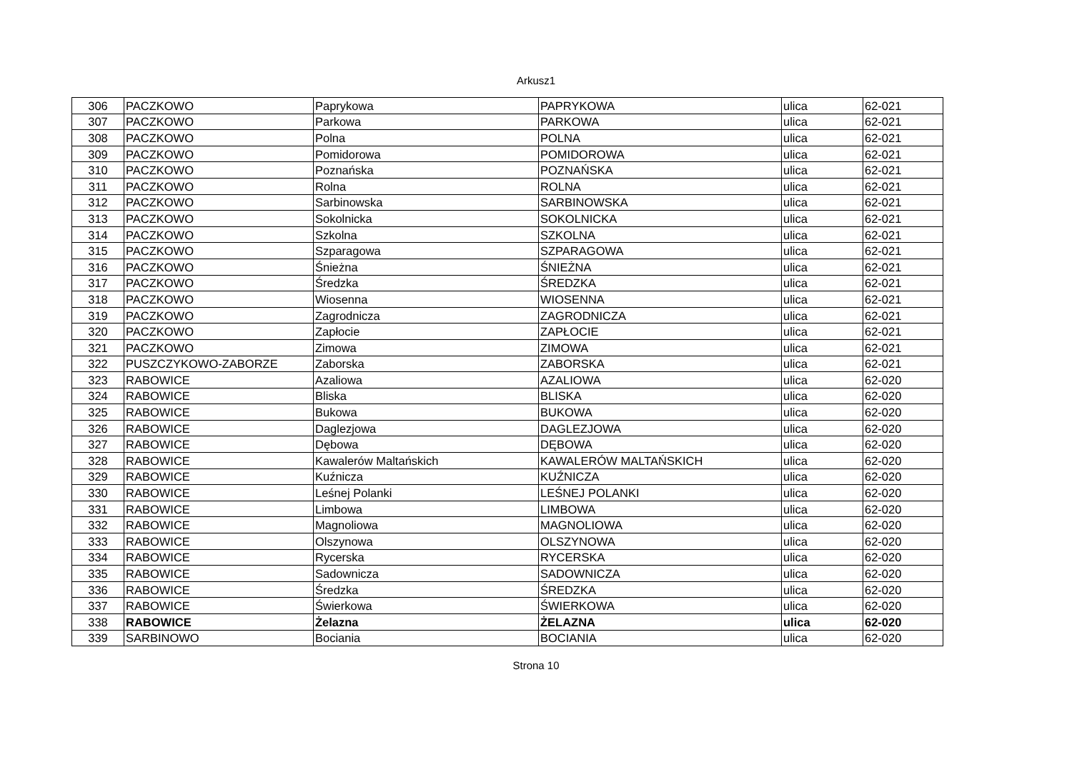Arkusz1
| 306 | PACZKOWO | Paprykowa | PAPRYKOWA | ulica | 62-021 |
| 307 | PACZKOWO | Parkowa | PARKOWA | ulica | 62-021 |
| 308 | PACZKOWO | Polna | POLNA | ulica | 62-021 |
| 309 | PACZKOWO | Pomidorowa | POMIDOROWA | ulica | 62-021 |
| 310 | PACZKOWO | Poznańska | POZNAŃSKA | ulica | 62-021 |
| 311 | PACZKOWO | Rolna | ROLNA | ulica | 62-021 |
| 312 | PACZKOWO | Sarbinowska | SARBINOWSKA | ulica | 62-021 |
| 313 | PACZKOWO | Sokolnicka | SOKOLNICKA | ulica | 62-021 |
| 314 | PACZKOWO | Szkolna | SZKOLNA | ulica | 62-021 |
| 315 | PACZKOWO | Szparagowa | SZPARAGOWA | ulica | 62-021 |
| 316 | PACZKOWO | Śnieżna | ŚNIEŻNA | ulica | 62-021 |
| 317 | PACZKOWO | Średzka | ŚREDZKA | ulica | 62-021 |
| 318 | PACZKOWO | Wiosenna | WIOSENNA | ulica | 62-021 |
| 319 | PACZKOWO | Zagrodnicza | ZAGRODNICZA | ulica | 62-021 |
| 320 | PACZKOWO | Zapłocie | ZAPŁOCIE | ulica | 62-021 |
| 321 | PACZKOWO | Zimowa | ZIMOWA | ulica | 62-021 |
| 322 | PUSZCZYKOWO-ZABORZE | Zaborska | ZABORSKA | ulica | 62-021 |
| 323 | RABOWICE | Azaliowa | AZALIOWA | ulica | 62-020 |
| 324 | RABOWICE | Bliska | BLISKA | ulica | 62-020 |
| 325 | RABOWICE | Bukowa | BUKOWA | ulica | 62-020 |
| 326 | RABOWICE | Daglezjowa | DAGLEZJOWA | ulica | 62-020 |
| 327 | RABOWICE | Dębowa | DĘBOWA | ulica | 62-020 |
| 328 | RABOWICE | Kawalerów Maltańskich | KAWALERÓW MALTAŃSKICH | ulica | 62-020 |
| 329 | RABOWICE | Kuźnicza | KUŹNICZA | ulica | 62-020 |
| 330 | RABOWICE | Leśnej Polanki | LEŚNEJ POLANKI | ulica | 62-020 |
| 331 | RABOWICE | Limbowa | LIMBOWA | ulica | 62-020 |
| 332 | RABOWICE | Magnoliowa | MAGNOLIOWA | ulica | 62-020 |
| 333 | RABOWICE | Olszynowa | OLSZYNOWA | ulica | 62-020 |
| 334 | RABOWICE | Rycerska | RYCERSKA | ulica | 62-020 |
| 335 | RABOWICE | Sadownicza | SADOWNICZA | ulica | 62-020 |
| 336 | RABOWICE | Średzka | ŚREDZKA | ulica | 62-020 |
| 337 | RABOWICE | Świerkowa | ŚWIERKOWA | ulica | 62-020 |
| 338 | RABOWICE | Żelazna | ŻELAZNA | ulica | 62-020 |
| 339 | SARBINOWO | Bociania | BOCIANIA | ulica | 62-020 |
Strona 10